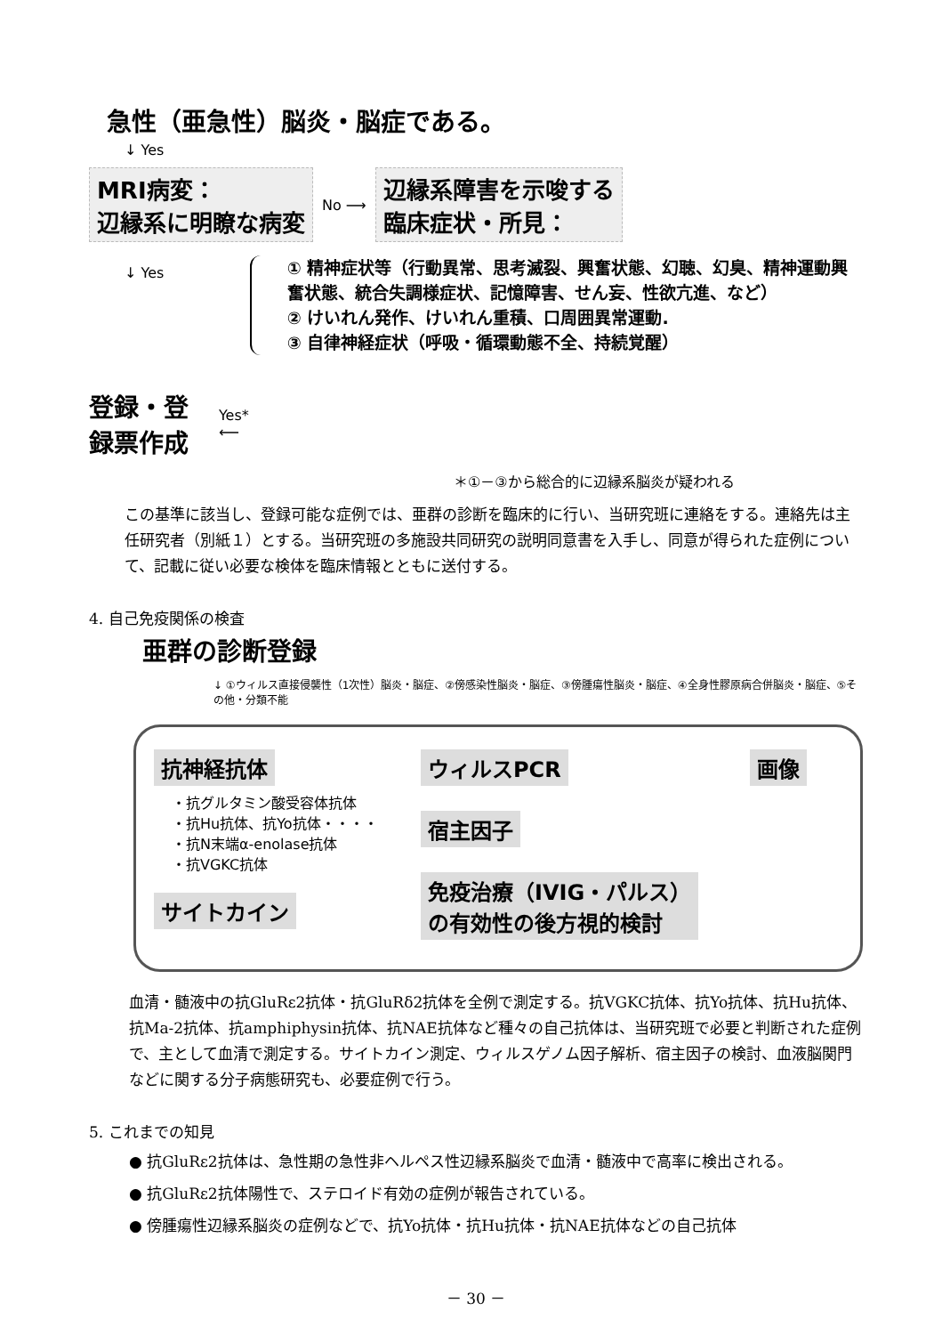急性（亜急性）脳炎・脳症である。
↓ Yes
MRI病変：
辺縁系に明瞭な病変
No ⟶
辺縁系障害を示唆する
臨床症状・所見：
↓ Yes
登録・登録票作成 Yes* ⟵
① 精神症状等（行動異常、思考滅裂、興奮状態、幻聴、幻臭、精神運動興奮状態、統合失調様症状、記憶障害、せん妄、性欲亢進、など）
② けいれん発作、けいれん重積、口周囲異常運動.
③ 自律神経症状（呼吸・循環動態不全、持続覚醒）
＊①－③から総合的に辺縁系脳炎が疑われる
この基準に該当し、登録可能な症例では、亜群の診断を臨床的に行い、当研究班に連絡をする。連絡先は主任研究者（別紙１）とする。当研究班の多施設共同研究の説明同意書を入手し、同意が得られた症例について、記載に従い必要な検体を臨床情報とともに送付する。
4. 自己免疫関係の検査
亜群の診断登録
↓ ①ウィルス直接侵襲性（1次性）脳炎・脳症、②傍感染性脳炎・脳症、③傍腫瘍性脳炎・脳症、④全身性膠原病合併脳炎・脳症、⑤その他・分類不能
抗神経抗体
・抗グルタミン酸受容体抗体
・抗Hu抗体、抗Yo抗体・・・・
・抗N末端α-enolase抗体
・抗VGKC抗体
サイトカイン
ウィルスPCR
宿主因子
免疫治療（IVIG・パルス）
の有効性の後方視的検討
画像
血清・髄液中の抗GluRε2抗体・抗GluRδ2抗体を全例で測定する。抗VGKC抗体、抗Yo抗体、抗Hu抗体、抗Ma-2抗体、抗amphiphysin抗体、抗NAE抗体など種々の自己抗体は、当研究班で必要と判断された症例で、主として血清で測定する。サイトカイン測定、ウィルスゲノム因子解析、宿主因子の検討、血液脳関門などに関する分子病態研究も、必要症例で行う。
5. これまでの知見
● 抗GluRε2抗体は、急性期の急性非ヘルペス性辺縁系脳炎で血清・髄液中で高率に検出される。
● 抗GluRε2抗体陽性で、ステロイド有効の症例が報告されている。
● 傍腫瘍性辺縁系脳炎の症例などで、抗Yo抗体・抗Hu抗体・抗NAE抗体などの自己抗体
－ 30 －